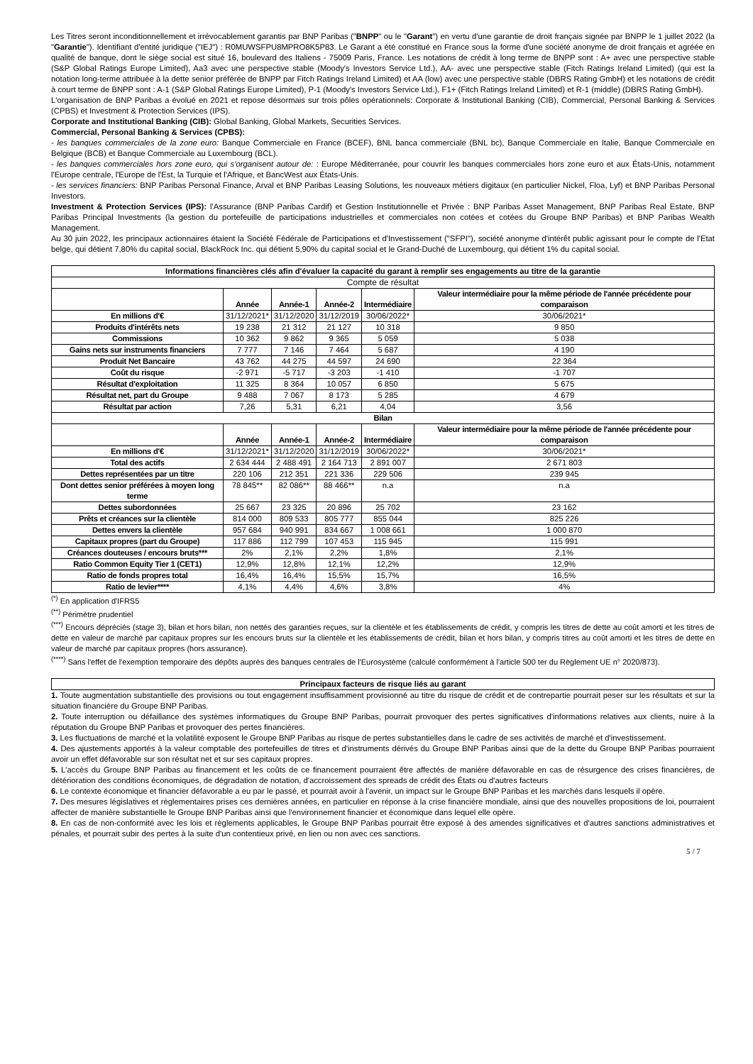Les Titres seront inconditionnellement et irrévocablement garantis par BNP Paribas ("BNPP" ou le "Garant") en vertu d'une garantie de droit français signée par BNPP le 1 juillet 2022 (la "Garantie"). Identifiant d'entité juridique ("IEJ") : R0MUWSFPU8MPRO8K5P83. Le Garant a été constitué en France sous la forme d'une société anonyme de droit français et agréée en qualité de banque, dont le siège social est situé 16, boulevard des Italiens - 75009 Paris, France. Les notations de crédit à long terme de BNPP sont : A+ avec une perspective stable (S&P Global Ratings Europe Limited), Aa3 avec une perspective stable (Moody's Investors Service Ltd.), AA- avec une perspective stable (Fitch Ratings Ireland Limited) (qui est la notation long-terme attribuée à la dette senior préférée de BNPP par Fitch Ratings Ireland Limited) et AA (low) avec une perspective stable (DBRS Rating GmbH) et les notations de crédit à court terme de BNPP sont : A-1 (S&P Global Ratings Europe Limited), P-1 (Moody's Investors Service Ltd.), F1+ (Fitch Ratings Ireland Limited) et R-1 (middle) (DBRS Rating GmbH).
L'organisation de BNP Paribas a évolué en 2021 et repose désormais sur trois pôles opérationnels: Corporate & Institutional Banking (CIB), Commercial, Personal Banking & Services (CPBS) et Investment & Protection Services (IPS).
Corporate and Institutional Banking (CIB): Global Banking, Global Markets, Securities Services.
Commercial, Personal Banking & Services (CPBS):
- les banques commerciales de la zone euro: Banque Commerciale en France (BCEF), BNL banca commerciale (BNL bc), Banque Commerciale en Italie, Banque Commerciale en Belgique (BCB) et Banque Commerciale au Luxembourg (BCL).
- les banques commerciales hors zone euro, qui s'organisent autour de: : Europe Méditerranée, pour couvrir les banques commerciales hors zone euro et aux États-Unis, notamment l'Europe centrale, l'Europe de l'Est, la Turquie et l'Afrique, et BancWest aux États-Unis.
- les services financiers: BNP Paribas Personal Finance, Arval et BNP Paribas Leasing Solutions, les nouveaux métiers digitaux (en particulier Nickel, Floa, Lyf) et BNP Paribas Personal Investors.
Investment & Protection Services (IPS): l'Assurance (BNP Paribas Cardif) et Gestion Institutionnelle et Privée : BNP Paribas Asset Management, BNP Paribas Real Estate, BNP Paribas Principal Investments (la gestion du portefeuille de participations industrielles et commerciales non cotées et cotées du Groupe BNP Paribas) et BNP Paribas Wealth Management.
Au 30 juin 2022, les principaux actionnaires étaient la Société Fédérale de Participations et d'Investissement ("SFPI"), société anonyme d'intérêt public agissant pour le compte de l'Etat belge, qui détient 7,80% du capital social, BlackRock Inc. qui détient 5,90% du capital social et le Grand-Duché de Luxembourg, qui détient 1% du capital social.
| Informations financières clés afin d'évaluer la capacité du garant à remplir ses engagements au titre de la garantie | | | | | |
| --- | --- | --- | --- | --- | --- |
| Compte de résultat | | | | | |
| | Année | Année-1 | Année-2 | Intermédiaire | Valeur intermédiaire pour la même période de l'année précédente pour comparaison |
| En millions d'€ | 31/12/2021* | 31/12/2020 | 31/12/2019 | 30/06/2022* | 30/06/2021* |
| Produits d'intérêts nets | 19 238 | 21 312 | 21 127 | 10 318 | 9 850 |
| Commissions | 10 362 | 9 862 | 9 365 | 5 059 | 5 038 |
| Gains nets sur instruments financiers | 7 777 | 7 146 | 7 464 | 5 687 | 4 190 |
| Produit Net Bancaire | 43 762 | 44 275 | 44 597 | 24 690 | 22 364 |
| Coût du risque | -2 971 | -5 717 | -3 203 | -1 410 | -1 707 |
| Résultat d'exploitation | 11 325 | 8 364 | 10 057 | 6 850 | 5 675 |
| Résultat net, part du Groupe | 9 488 | 7 067 | 8 173 | 5 285 | 4 679 |
| Résultat par action | 7,26 | 5,31 | 6,21 | 4,04 | 3,56 |
| Bilan | | | | | |
| | Année | Année-1 | Année-2 | Intermédiaire | Valeur intermédiaire pour la même période de l'année précédente pour comparaison |
| En millions d'€ | 31/12/2021* | 31/12/2020 | 31/12/2019 | 30/06/2022* | 30/06/2021* |
| Total des actifs | 2 634 444 | 2 488 491 | 2 164 713 | 2 891 007 | 2 671 803 |
| Dettes représentées par un titre | 220 106 | 212 351 | 221 336 | 229 506 | 239 945 |
| Dont dettes senior préférées à moyen long terme | 78 845** | 82 086** | 88 466** | n.a | n.a |
| Dettes subordonnées | 25 667 | 23 325 | 20 896 | 25 702 | 23 162 |
| Prêts et créances sur la clientèle | 814 000 | 809 533 | 805 777 | 855 044 | 825 226 |
| Dettes envers la clientèle | 957 684 | 940 991 | 834 667 | 1 008 661 | 1 000 870 |
| Capitaux propres (part du Groupe) | 117 886 | 112 799 | 107 453 | 115 945 | 115 991 |
| Créances douteuses / encours bruts*** | 2% | 2,1% | 2,2% | 1,8% | 2,1% |
| Ratio Common Equity Tier 1 (CET1) | 12,9% | 12,8% | 12,1% | 12,2% | 12,9% |
| Ratio de fonds propres total | 16,4% | 16,4% | 15,5% | 15,7% | 16,5% |
| Ratio de levier**** | 4,1% | 4,4% | 4,6% | 3,8% | 4% |
<sup>(*)</sup> En application d'IFRS5
<sup>(**)</sup> Périmètre prudentiel
<sup>(***)</sup> Encours dépréciés (stage 3), bilan et hors bilan, non nettés des garanties reçues, sur la clientèle et les établissements de crédit, y compris les titres de dette au coût amorti et les titres de dette en valeur de marché par capitaux propres sur les encours bruts sur la clientèle et les établissements de crédit, bilan et hors bilan, y compris titres au coût amorti et les titres de dette en valeur de marché par capitaux propres (hors assurance).
<sup>(****)</sup> Sans l'effet de l'exemption temporaire des dépôts auprès des banques centrales de l'Eurosystème (calculé conformément à l'article 500 ter du Règlement UE n° 2020/873).
| Principaux facteurs de risque liés au garant |
| --- |
1. Toute augmentation substantielle des provisions ou tout engagement insuffisamment provisionné au titre du risque de crédit et de contrepartie pourrait peser sur les résultats et sur la situation financière du Groupe BNP Paribas.
2. Toute interruption ou défaillance des systèmes informatiques du Groupe BNP Paribas, pourrait provoquer des pertes significatives d'informations relatives aux clients, nuire à la réputation du Groupe BNP Paribas et provoquer des pertes financières.
3. Les fluctuations de marché et la volatilité exposent le Groupe BNP Paribas au risque de pertes substantielles dans le cadre de ses activités de marché et d'investissement.
4. Des ajustements apportés à la valeur comptable des portefeuilles de titres et d'instruments dérivés du Groupe BNP Paribas ainsi que de la dette du Groupe BNP Paribas pourraient avoir un effet défavorable sur son résultat net et sur ses capitaux propres.
5. L'accès du Groupe BNP Paribas au financement et les coûts de ce financement pourraient être affectés de manière défavorable en cas de résurgence des crises financières, de détérioration des conditions économiques, de dégradation de notation, d'accroissement des spreads de crédit des États ou d'autres facteurs
6. Le contexte économique et financier défavorable a eu par le passé, et pourrait avoir à l'avenir, un impact sur le Groupe BNP Paribas et les marchés dans lesquels il opère.
7. Des mesures législatives et règlementaires prises ces dernières années, en particulier en réponse à la crise financière mondiale, ainsi que des nouvelles propositions de loi, pourraient affecter de manière substantielle le Groupe BNP Paribas ainsi que l'environnement financier et économique dans lequel elle opère.
8. En cas de non-conformité avec les lois et règlements applicables, le Groupe BNP Paribas pourrait être exposé à des amendes significatives et d'autres sanctions administratives et pénales, et pourrait subir des pertes à la suite d'un contentieux privé, en lien ou non avec ces sanctions.
5 / 7